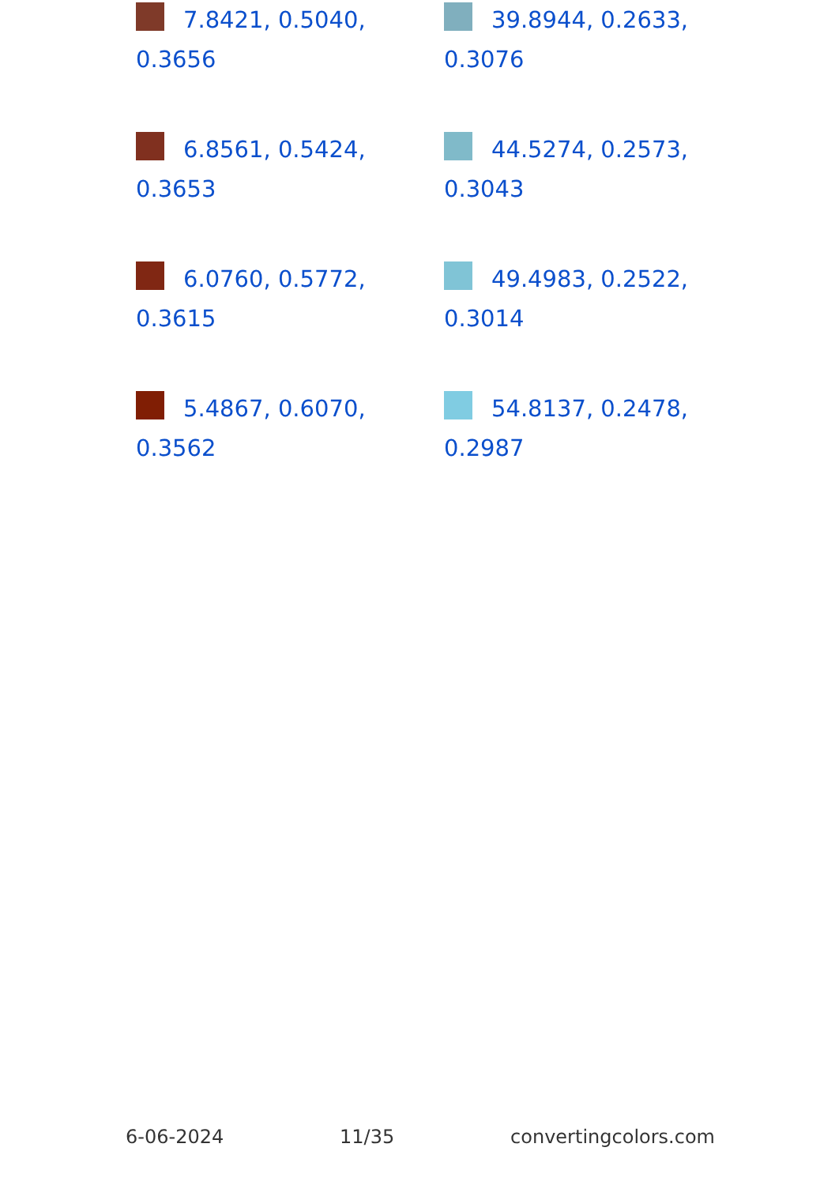7.8421, 0.5040, 0.3656
39.8944, 0.2633, 0.3076
6.8561, 0.5424, 0.3653
44.5274, 0.2573, 0.3043
6.0760, 0.5772, 0.3615
49.4983, 0.2522, 0.3014
5.4867, 0.6070, 0.3562
54.8137, 0.2478, 0.2987
6-06-2024 11/35 convertingcolors.com